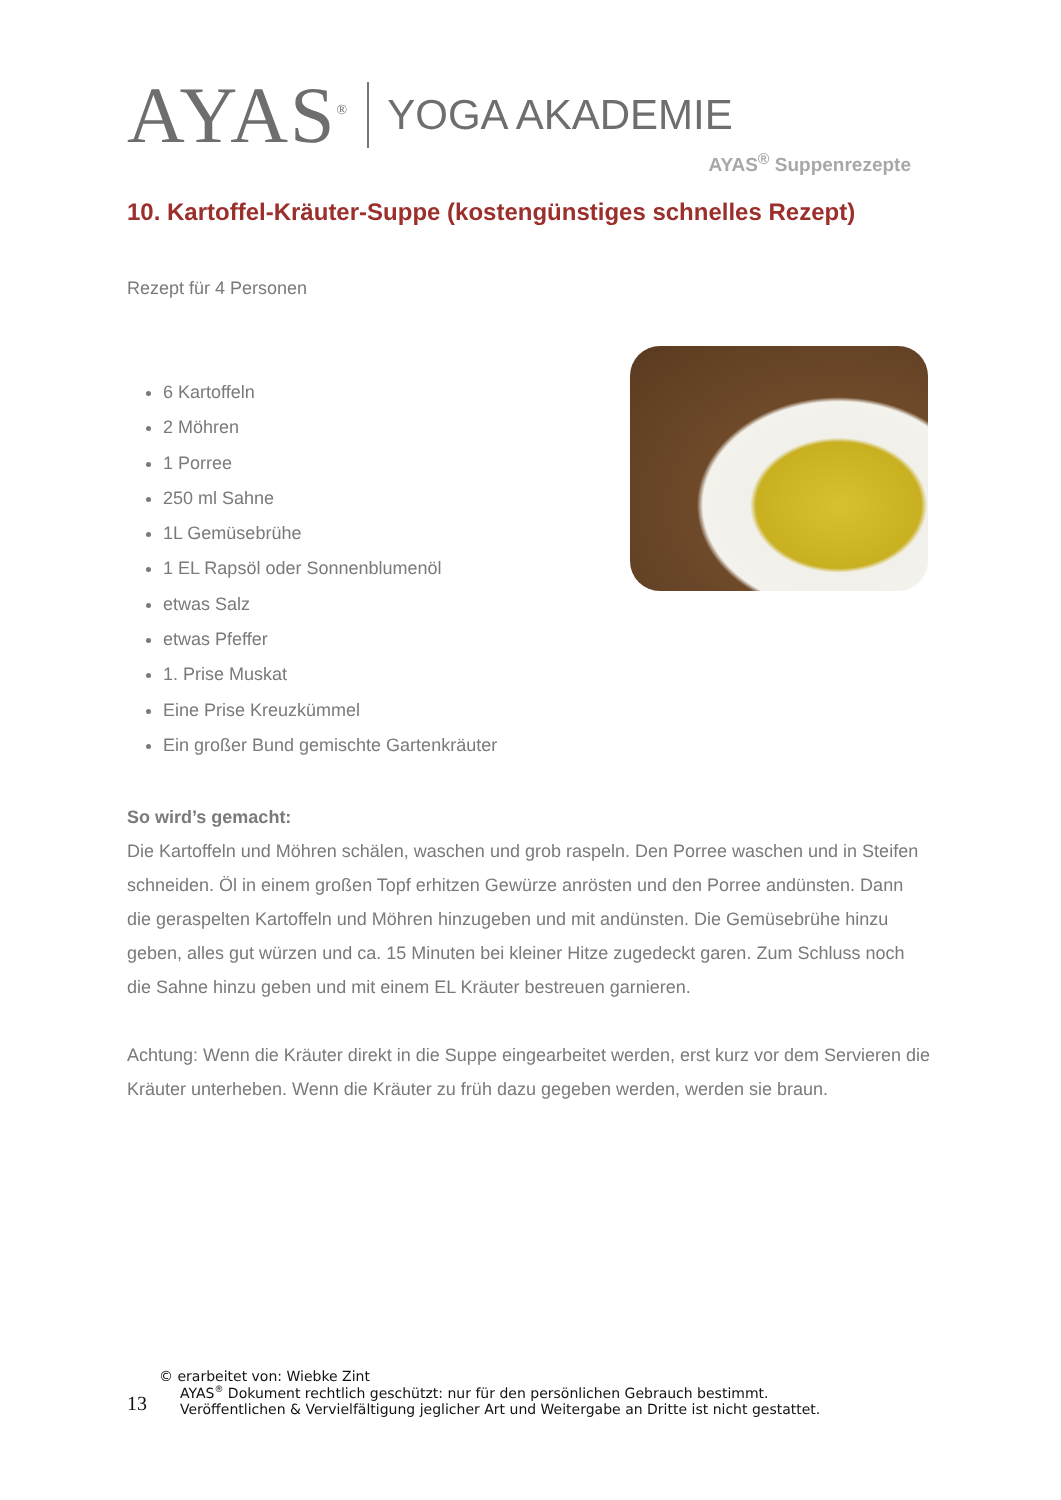AYAS<sup>®</sup>
YOGA AKADEMIE
AYAS<sup>®</sup> Suppenrezepte
10. Kartoffel-Kräuter-Suppe (kostengünstiges schnelles Rezept)
Rezept für 4 Personen
6 Kartoffeln
2 Möhren
1 Porree
250 ml Sahne
1L Gemüsebrühe
1 EL Rapsöl oder Sonnenblumenöl
etwas Salz
etwas Pfeffer
1. Prise Muskat
Eine Prise Kreuzkümmel
Ein großer Bund gemischte Gartenkräuter
So wird’s gemacht:
Die Kartoffeln und Möhren schälen, waschen und grob raspeln. Den Porree waschen und in Steifen schneiden. Öl in einem großen Topf erhitzen Gewürze anrösten und den Porree andünsten. Dann die geraspelten Kartoffeln und Möhren hinzugeben und mit andünsten. Die Gemüsebrühe hinzu geben, alles gut würzen und ca. 15 Minuten bei kleiner Hitze zugedeckt garen. Zum Schluss noch die Sahne hinzu geben und mit einem EL Kräuter bestreuen garnieren.
Achtung: Wenn die Kräuter direkt in die Suppe eingearbeitet werden, erst kurz vor dem Servieren die Kräuter unterheben. Wenn die Kräuter zu früh dazu gegeben werden, werden sie braun.
© erarbeitet von: Wiebke Zint
13
AYAS<sup>®</sup> Dokument rechtlich geschützt: nur für den persönlichen Gebrauch bestimmt.
Veröffentlichen & Vervielfältigung jeglicher Art und Weitergabe an Dritte ist nicht gestattet.